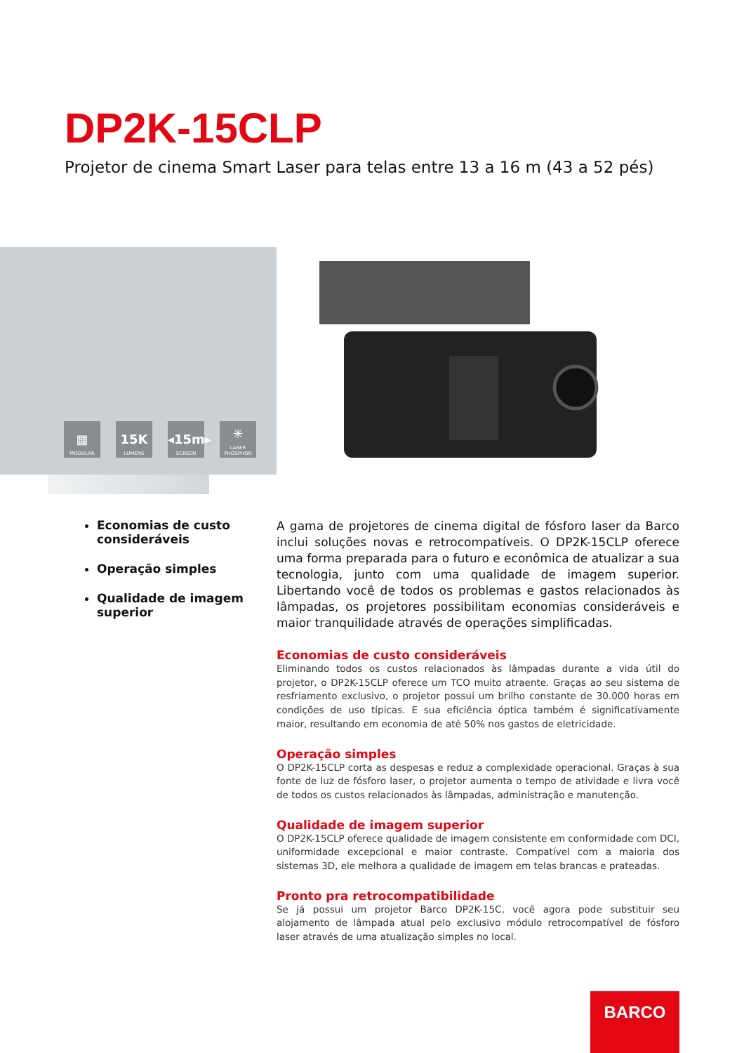DP2K-15CLP
Projetor de cinema Smart Laser para telas entre 13 a 16 m (43 a 52 pés)
▦
MODULAR
15K
LUMENS
◂15m▸
SCREEN
✳
LASER PHOSPHOR
Economias de custo consideráveis
Operação simples
Qualidade de imagem superior
A gama de projetores de cinema digital de fósforo laser da Barco inclui soluções novas e retrocompatíveis. O DP2K-15CLP oferece uma forma preparada para o futuro e econômica de atualizar a sua tecnologia, junto com uma qualidade de imagem superior. Libertando você de todos os problemas e gastos relacionados às lâmpadas, os projetores possibilitam economias consideráveis e maior tranquilidade através de operações simplificadas.
Economias de custo consideráveis
Eliminando todos os custos relacionados às lâmpadas durante a vida útil do projetor, o DP2K-15CLP oferece um TCO muito atraente. Graças ao seu sistema de resfriamento exclusivo, o projetor possui um brilho constante de 30.000 horas em condições de uso típicas. E sua eficiência óptica também é significativamente maior, resultando em economia de até 50% nos gastos de eletricidade.
Operação simples
O DP2K-15CLP corta as despesas e reduz a complexidade operacional. Graças à sua fonte de luz de fósforo laser, o projetor aumenta o tempo de atividade e livra você de todos os custos relacionados às lâmpadas, administração e manutenção.
Qualidade de imagem superior
O DP2K-15CLP oferece qualidade de imagem consistente em conformidade com DCI, uniformidade excepcional e maior contraste. Compatível com a maioria dos sistemas 3D, ele melhora a qualidade de imagem em telas brancas e prateadas.
Pronto pra retrocompatibilidade
Se já possui um projetor Barco DP2K-15C, você agora pode substituir seu alojamento de lâmpada atual pelo exclusivo módulo retrocompatível de fósforo laser através de uma atualização simples no local.
BARCO